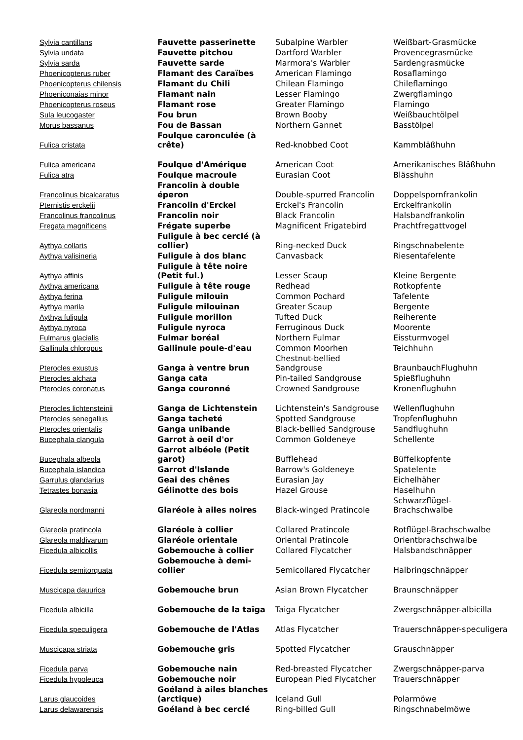| Sylvia cantillans | Fauvette passerinette | Subalpine Warbler | Weißbart-Grasmücke |
| Sylvia undata | Fauvette pitchou | Dartford Warbler | Provencegrasmücke |
| Sylvia sarda | Fauvette sarde | Marmora's Warbler | Sardengrasmücke |
| Phoenicopterus ruber | Flamant des Caraïbes | American Flamingo | Rosaflamingo |
| Phoenicopterus chilensis | Flamant du Chili | Chilean Flamingo | Chileflamingo |
| Phoeniconaias minor | Flamant nain | Lesser Flamingo | Zwergflamingo |
| Phoenicopterus roseus | Flamant rose | Greater Flamingo | Flamingo |
| Sula leucogaster | Fou brun | Brown Booby | Weißbauchtölpel |
| Morus bassanus | Fou de Bassan | Northern Gannet | Basstölpel |
| Fulica cristata | Foulque caronculée (à crête) | Red-knobbed Coot | Kammbläßhuhn |
| Fulica americana | Foulque d'Amérique | American Coot | Amerikanisches Bläßhuhn |
| Fulica atra | Foulque macroule | Eurasian Coot | Blässhuhn |
| Francolinus bicalcaratus | Francolin à double éperon | Double-spurred Francolin | Doppelspornfrankolin |
| Pternistis erckelii | Francolin d'Erckel | Erckel's Francolin | Erckelfrankolin |
| Francolinus francolinus | Francolin noir | Black Francolin | Halsbandfrankolin |
| Fregata magnificens | Frégate superbe | Magnificent Frigatebird | Prachtfregattvogel |
| Aythya collaris | Fuligule à bec cerclé (à collier) | Ring-necked Duck | Ringschnabelente |
| Aythya valisineria | Fuligule à dos blanc | Canvasback | Riesentafelente |
| Aythya affinis | Fuligule à tête noire (Petit ful.) | Lesser Scaup | Kleine Bergente |
| Aythya americana | Fuligule à tête rouge | Redhead | Rotkopfente |
| Aythya ferina | Fuligule milouin | Common Pochard | Tafelente |
| Aythya marila | Fuligule milouinan | Greater Scaup | Bergente |
| Aythya fuligula | Fuligule morillon | Tufted Duck | Reiherente |
| Aythya nyroca | Fuligule nyroca | Ferruginous Duck | Moorente |
| Fulmarus glacialis | Fulmar boréal | Northern Fulmar | Eissturmvogel |
| Gallinula chloropus | Gallinule poule-d'eau | Common Moorhen | Teichhuhn |
| Pterocles exustus | Ganga à ventre brun | Chestnut-bellied Sandgrouse | BraunbauchFlughuhn |
| Pterocles alchata | Ganga cata | Pin-tailed Sandgrouse | Spießflughuhn |
| Pterocles coronatus | Ganga couronné | Crowned Sandgrouse | Kronenflughuhn |
| Pterocles lichtensteinii | Ganga de Lichtenstein | Lichtenstein's Sandgrouse | Wellenflughuhn |
| Pterocles senegallus | Ganga tacheté | Spotted Sandgrouse | Tropfenflughuhn |
| Pterocles orientalis | Ganga unibande | Black-bellied Sandgrouse | Sandflughuhn |
| Bucephala clangula | Garrot à oeil d'or | Common Goldeneye | Schellente |
| Bucephala albeola | Garrot albéole (Petit garot) | Bufflehead | Büffelkopfente |
| Bucephala islandica | Garrot d'Islande | Barrow's Goldeneye | Spatelente |
| Garrulus glandarius | Geai des chênes | Eurasian Jay | Eichelhäher |
| Tetrastes bonasia | Gélinotte des bois | Hazel Grouse | Haselhuhn |
| Glareola nordmanni | Glaréole à ailes noires | Black-winged Pratincole | Schwarzflügel-Brachschwalbe |
| Glareola pratincola | Glaréole à collier | Collared Pratincole | Rotflügel-Brachschwalbe |
| Glareola maldivarum | Glaréole orientale | Oriental Pratincole | Orientbrachschwalbe |
| Ficedula albicollis | Gobemouche à collier | Collared Flycatcher | Halsbandschnäpper |
| Ficedula semitorquata | Gobemouche à demi-collier | Semicollared Flycatcher | Halbringschnäpper |
| Muscicapa dauurica | Gobemouche brun | Asian Brown Flycatcher | Braunschnäpper |
| Ficedula albicilla | Gobemouche de la taïga | Taiga Flycatcher | Zwergschnäpper-albicilla |
| Ficedula speculigera | Gobemouche de l'Atlas | Atlas Flycatcher | Trauerschnäpper-speculigera |
| Muscicapa striata | Gobemouche gris | Spotted Flycatcher | Grauschnäpper |
| Ficedula parva | Gobemouche nain | Red-breasted Flycatcher | Zwergschnäpper-parva |
| Ficedula hypoleuca | Gobemouche noir | European Pied Flycatcher | Trauerschnäpper |
| Larus glaucoides | Goéland à ailes blanches (arctique) | Iceland Gull | Polarmöwe |
| Larus delawarensis | Goéland à bec cerclé | Ring-billed Gull | Ringschnabelmöwe |